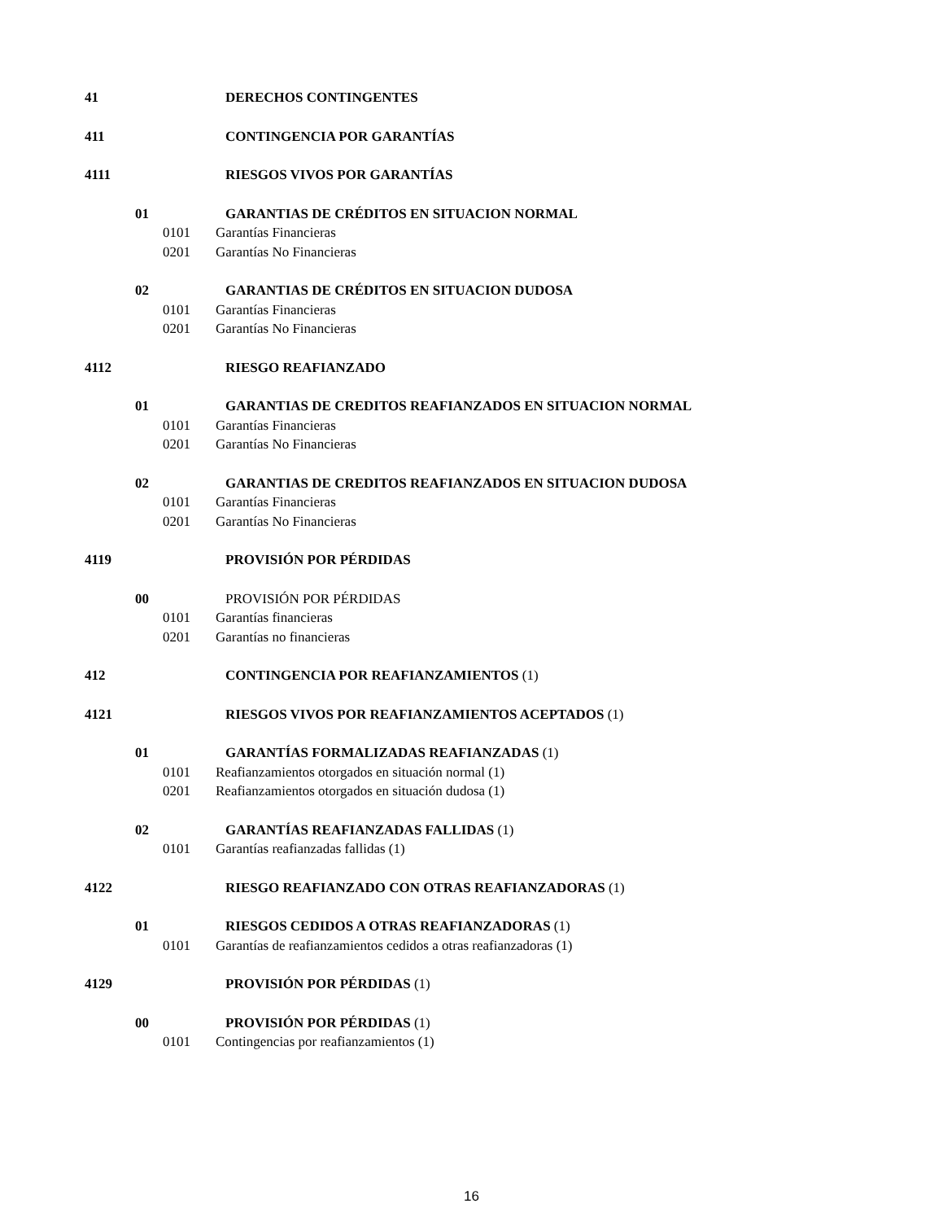41 DERECHOS CONTINGENTES
411 CONTINGENCIA POR GARANTÍAS
4111 RIESGOS VIVOS POR GARANTÍAS
01 GARANTIAS DE CRÉDITOS EN SITUACION NORMAL
0101 Garantías Financieras
0201 Garantías No Financieras
02 GARANTIAS DE CRÉDITOS EN SITUACION DUDOSA
0101 Garantías Financieras
0201 Garantías No Financieras
4112 RIESGO REAFIANZADO
01 GARANTIAS DE CREDITOS REAFIANZADOS EN SITUACION NORMAL
0101 Garantías Financieras
0201 Garantías No Financieras
02 GARANTIAS DE CREDITOS REAFIANZADOS EN SITUACION DUDOSA
0101 Garantías Financieras
0201 Garantías No Financieras
4119 PROVISIÓN POR PÉRDIDAS
00 PROVISIÓN POR PÉRDIDAS
0101 Garantías financieras
0201 Garantías no financieras
412 CONTINGENCIA POR REAFIANZAMIENTOS (1)
4121 RIESGOS VIVOS POR REAFIANZAMIENTOS ACEPTADOS (1)
01 GARANTÍAS FORMALIZADAS REAFIANZADAS (1)
0101 Reafianzamientos otorgados en situación normal (1)
0201 Reafianzamientos otorgados en situación dudosa (1)
02 GARANTÍAS REAFIANZADAS FALLIDAS (1)
0101 Garantías reafianzadas fallidas (1)
4122 RIESGO REAFIANZADO CON OTRAS REAFIANZADORAS (1)
01 RIESGOS CEDIDOS A OTRAS REAFIANZADORAS (1)
0101 Garantías de reafianzamientos cedidos a otras reafianzadoras (1)
4129 PROVISIÓN POR PÉRDIDAS (1)
00 PROVISIÓN POR PÉRDIDAS (1)
0101 Contingencias por reafianzamientos (1)
16